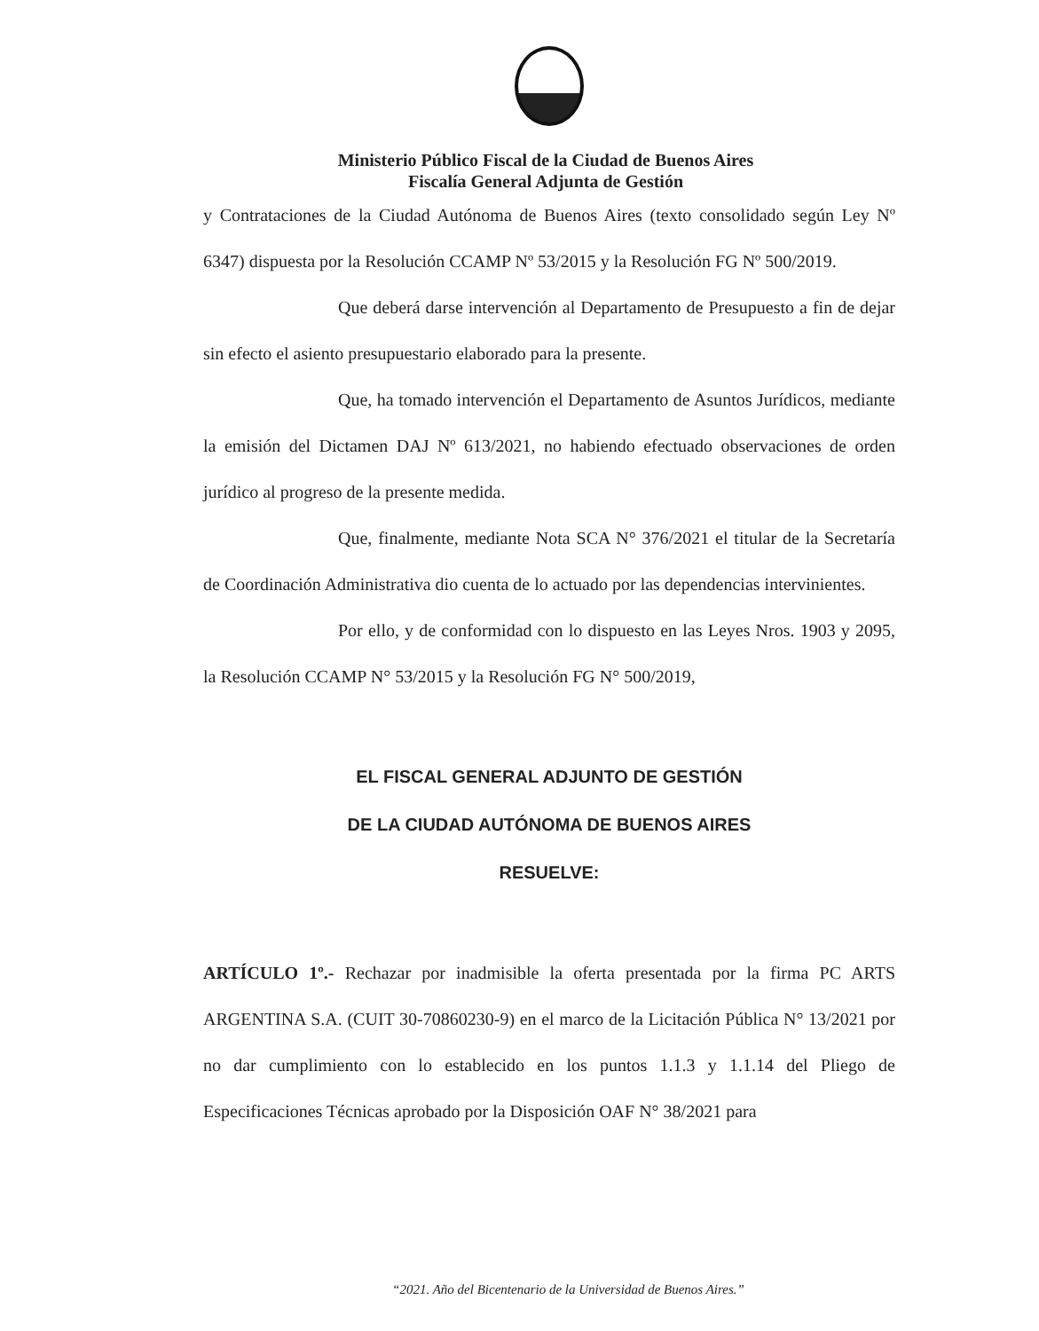Ministerio Público Fiscal de la Ciudad de Buenos Aires
Fiscalía General Adjunta de Gestión
y Contrataciones de la Ciudad Autónoma de Buenos Aires (texto consolidado según Ley Nº 6347) dispuesta por la Resolución CCAMP Nº 53/2015 y la Resolución FG Nº 500/2019.
Que deberá darse intervención al Departamento de Presupuesto a fin de dejar sin efecto el asiento presupuestario elaborado para la presente.
Que, ha tomado intervención el Departamento de Asuntos Jurídicos, mediante la emisión del Dictamen DAJ Nº 613/2021, no habiendo efectuado observaciones de orden jurídico al progreso de la presente medida.
Que, finalmente, mediante Nota SCA N° 376/2021 el titular de la Secretaría de Coordinación Administrativa dio cuenta de lo actuado por las dependencias intervinientes.
Por ello, y de conformidad con lo dispuesto en las Leyes Nros. 1903 y 2095, la Resolución CCAMP N° 53/2015 y la Resolución FG N° 500/2019,
EL FISCAL GENERAL ADJUNTO DE GESTIÓN
DE LA CIUDAD AUTÓNOMA DE BUENOS AIRES
RESUELVE:
ARTÍCULO 1º.- Rechazar por inadmisible la oferta presentada por la firma PC ARTS ARGENTINA S.A. (CUIT 30-70860230-9) en el marco de la Licitación Pública N° 13/2021 por no dar cumplimiento con lo establecido en los puntos 1.1.3 y 1.1.14 del Pliego de Especificaciones Técnicas aprobado por la Disposición OAF N° 38/2021 para
“2021. Año del Bicentenario de la Universidad de Buenos Aires.”